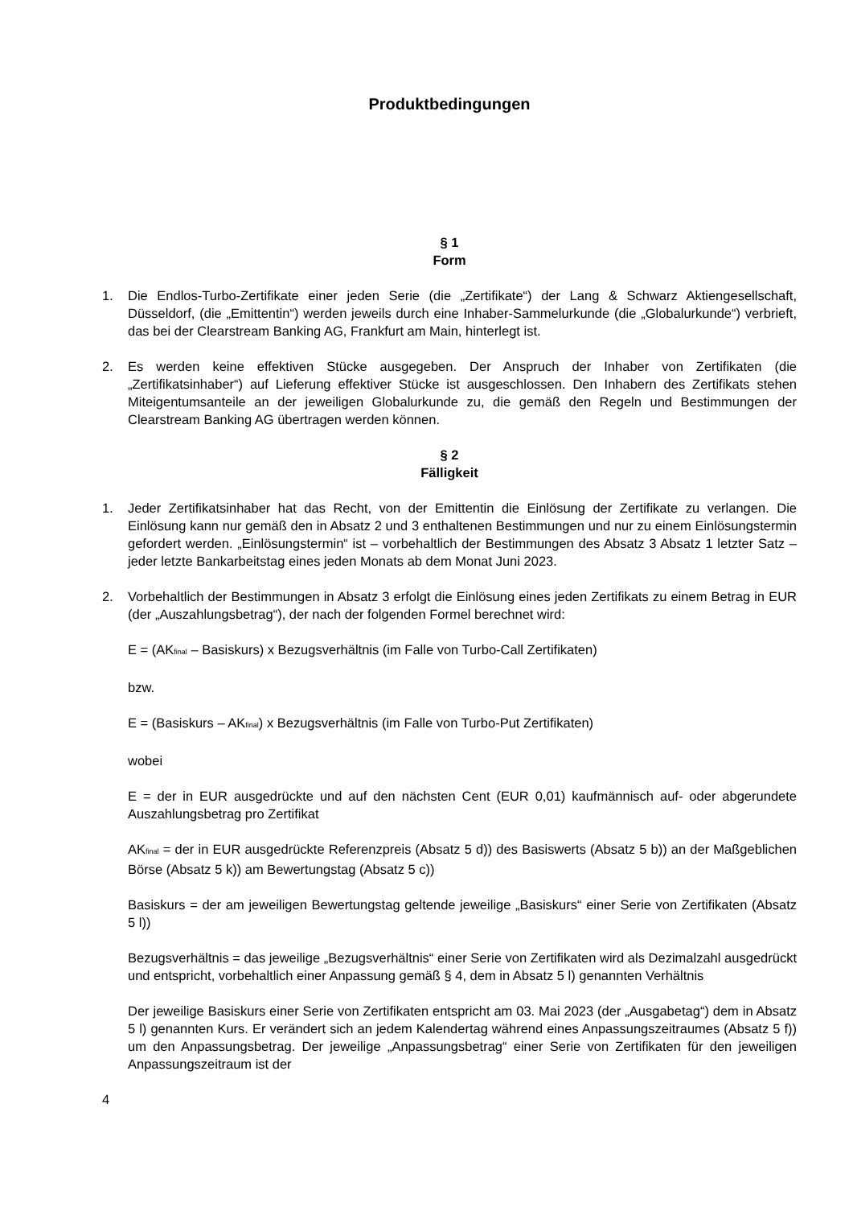Produktbedingungen
§ 1
Form
1. Die Endlos-Turbo-Zertifikate einer jeden Serie (die „Zertifikate“) der Lang & Schwarz Aktiengesellschaft, Düsseldorf, (die „Emittentin“) werden jeweils durch eine Inhaber-Sammelurkunde (die „Globalurkunde“) verbrieft, das bei der Clearstream Banking AG, Frankfurt am Main, hinterlegt ist.
2. Es werden keine effektiven Stücke ausgegeben. Der Anspruch der Inhaber von Zertifikaten (die „Zertifikatsinhaber“) auf Lieferung effektiver Stücke ist ausgeschlossen. Den Inhabern des Zertifikats stehen Miteigentumsanteile an der jeweiligen Globalurkunde zu, die gemäß den Regeln und Bestimmungen der Clearstream Banking AG übertragen werden können.
§ 2
Fälligkeit
1. Jeder Zertifikatsinhaber hat das Recht, von der Emittentin die Einlösung der Zertifikate zu verlangen. Die Einlösung kann nur gemäß den in Absatz 2 und 3 enthaltenen Bestimmungen und nur zu einem Einlösungstermin gefordert werden. „Einlösungstermin“ ist – vorbehaltlich der Bestimmungen des Absatz 3 Absatz 1 letzter Satz – jeder letzte Bankarbeitstag eines jeden Monats ab dem Monat Juni 2023.
2. Vorbehaltlich der Bestimmungen in Absatz 3 erfolgt die Einlösung eines jeden Zertifikats zu einem Betrag in EUR (der „Auszahlungsbetrag“), der nach der folgenden Formel berechnet wird:
E = (AK<sub>final</sub> – Basiskurs) x Bezugsverhältnis (im Falle von Turbo-Call Zertifikaten)
bzw.
E = (Basiskurs – AK<sub>final</sub>) x Bezugsverhältnis (im Falle von Turbo-Put Zertifikaten)
wobei
E = der in EUR ausgedrückte und auf den nächsten Cent (EUR 0,01) kaufmännisch auf- oder abgerundete Auszahlungsbetrag pro Zertifikat
AK<sub>final</sub> = der in EUR ausgedrückte Referenzpreis (Absatz 5 d)) des Basiswerts (Absatz 5 b)) an der Maßgeblichen Börse (Absatz 5 k)) am Bewertungstag (Absatz 5 c))
Basiskurs = der am jeweiligen Bewertungstag geltende jeweilige „Basiskurs“ einer Serie von Zertifikaten (Absatz 5 l))
Bezugsverhältnis = das jeweilige „Bezugsverhältnis“ einer Serie von Zertifikaten wird als Dezimalzahl ausgedrückt und entspricht, vorbehaltlich einer Anpassung gemäß § 4, dem in Absatz 5 l) genannten Verhältnis
Der jeweilige Basiskurs einer Serie von Zertifikaten entspricht am 03. Mai 2023 (der „Ausgabetag“) dem in Absatz 5 l) genannten Kurs. Er verändert sich an jedem Kalendertag während eines Anpassungszeitraumes (Absatz 5 f)) um den Anpassungsbetrag. Der jeweilige „Anpassungsbetrag“ einer Serie von Zertifikaten für den jeweiligen Anpassungszeitraum ist der
4